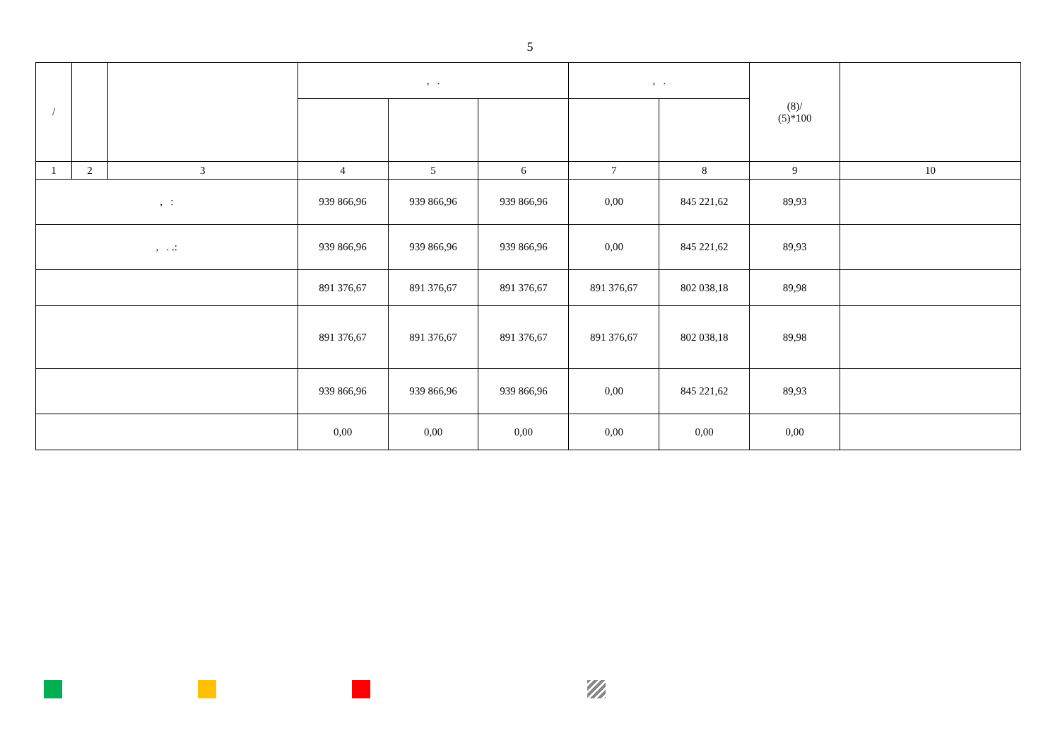5
| / | | | , . | | | , . | | (8)/ (5)*100 | |
| --- | --- | --- | --- | --- | --- | --- | --- | --- | --- |
| 1 | 2 | 3 | 4 | 5 | 6 | 7 | 8 | 9 | 10 |
| , : | | | 939 866,96 | 939 866,96 | 939 866,96 | 0,00 | 845 221,62 | 89,93 | |
| , . .: | | | 939 866,96 | 939 866,96 | 939 866,96 | 0,00 | 845 221,62 | 89,93 | |
| | | | 891 376,67 | 891 376,67 | 891 376,67 | 891 376,67 | 802 038,18 | 89,98 | |
| | | | 891 376,67 | 891 376,67 | 891 376,67 | 891 376,67 | 802 038,18 | 89,98 | |
| | | | 939 866,96 | 939 866,96 | 939 866,96 | 0,00 | 845 221,62 | 89,93 | |
| | | | 0,00 | 0,00 | 0,00 | 0,00 | 0,00 | 0,00 | |